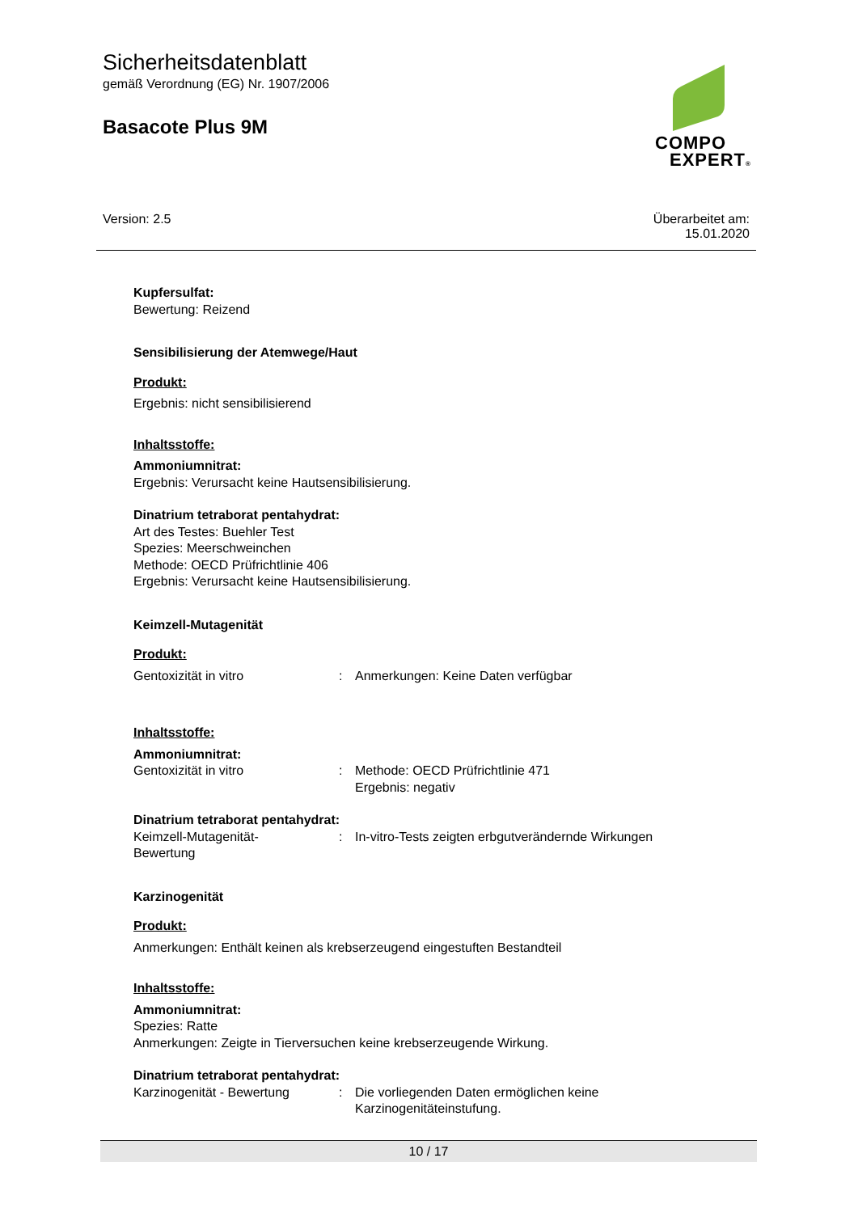Sicherheitsdatenblatt
gemäß Verordnung (EG) Nr. 1907/2006
Basacote Plus 9M
COMPO
EXPERT®
Version: 2.5 Überarbeitet am:
15.01.2020
Kupfersulfat:
Bewertung: Reizend
Sensibilisierung der Atemwege/Haut
Produkt:
Ergebnis: nicht sensibilisierend
Inhaltsstoffe:
Ammoniumnitrat:
Ergebnis: Verursacht keine Hautsensibilisierung.
Dinatrium tetraborat pentahydrat:
Art des Testes: Buehler Test
Spezies: Meerschweinchen
Methode: OECD Prüfrichtlinie 406
Ergebnis: Verursacht keine Hautsensibilisierung.
Keimzell-Mutagenität
Produkt:
| Gentoxizität in vitro | : | Anmerkungen: Keine Daten verfügbar |
Inhaltsstoffe:
Ammoniumnitrat:
| Gentoxizität in vitro | : | Methode: OECD Prüfrichtlinie 471 Ergebnis: negativ |
Dinatrium tetraborat pentahydrat:
| Keimzell-Mutagenität- Bewertung | : | In-vitro-Tests zeigten erbgutverändernde Wirkungen |
Karzinogenität
Produkt:
Anmerkungen: Enthält keinen als krebserzeugend eingestuften Bestandteil
Inhaltsstoffe:
Ammoniumnitrat:
Spezies: Ratte
Anmerkungen: Zeigte in Tierversuchen keine krebserzeugende Wirkung.
Dinatrium tetraborat pentahydrat:
| Karzinogenität - Bewertung | : | Die vorliegenden Daten ermöglichen keine Karzinogenitäteinstufung. |
10 / 17